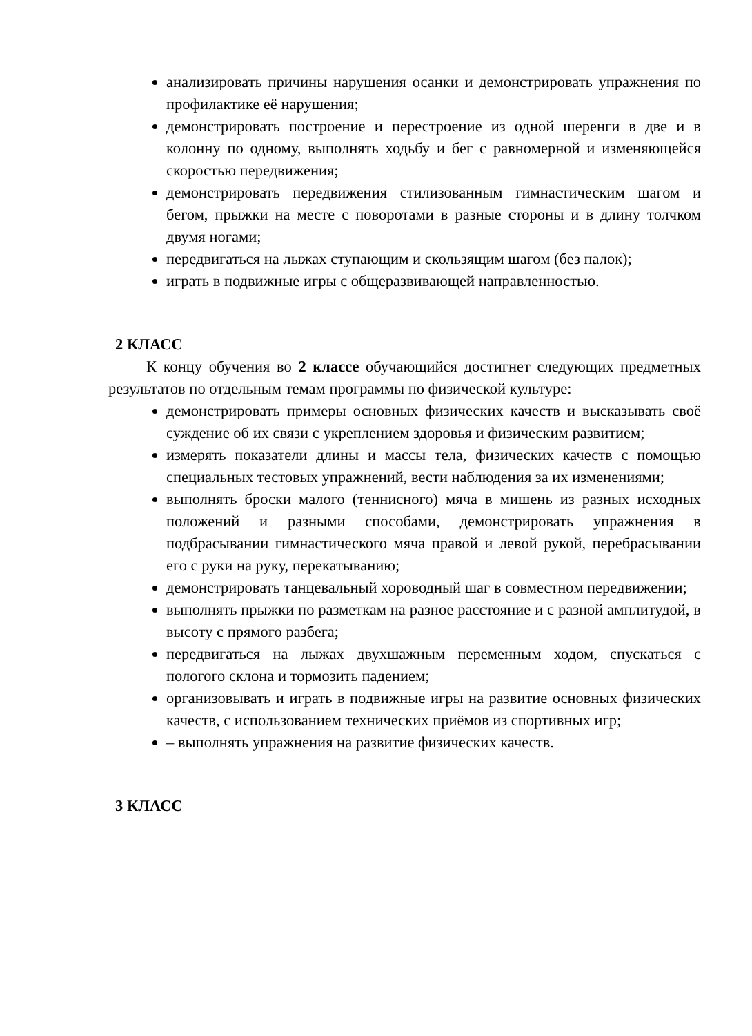анализировать причины нарушения осанки и демонстрировать упражнения по профилактике её нарушения;
демонстрировать построение и перестроение из одной шеренги в две и в колонну по одному, выполнять ходьбу и бег с равномерной и изменяющейся скоростью передвижения;
демонстрировать передвижения стилизованным гимнастическим шагом и бегом, прыжки на месте с поворотами в разные стороны и в длину толчком двумя ногами;
передвигаться на лыжах ступающим и скользящим шагом (без палок);
играть в подвижные игры с общеразвивающей направленностью.
2 КЛАСС
К концу обучения во 2 классе обучающийся достигнет следующих предметных результатов по отдельным темам программы по физической культуре:
демонстрировать примеры основных физических качеств и высказывать своё суждение об их связи с укреплением здоровья и физическим развитием;
измерять показатели длины и массы тела, физических качеств с помощью специальных тестовых упражнений, вести наблюдения за их изменениями;
выполнять броски малого (теннисного) мяча в мишень из разных исходных положений и разными способами, демонстрировать упражнения в подбрасывании гимнастического мяча правой и левой рукой, перебрасывании его с руки на руку, перекатыванию;
демонстрировать танцевальный хороводный шаг в совместном передвижении;
выполнять прыжки по разметкам на разное расстояние и с разной амплитудой, в высоту с прямого разбега;
передвигаться на лыжах двухшажным переменным ходом, спускаться с пологого склона и тормозить падением;
организовывать и играть в подвижные игры на развитие основных физических качеств, с использованием технических приёмов из спортивных игр;
– выполнять упражнения на развитие физических качеств.
3 КЛАСС